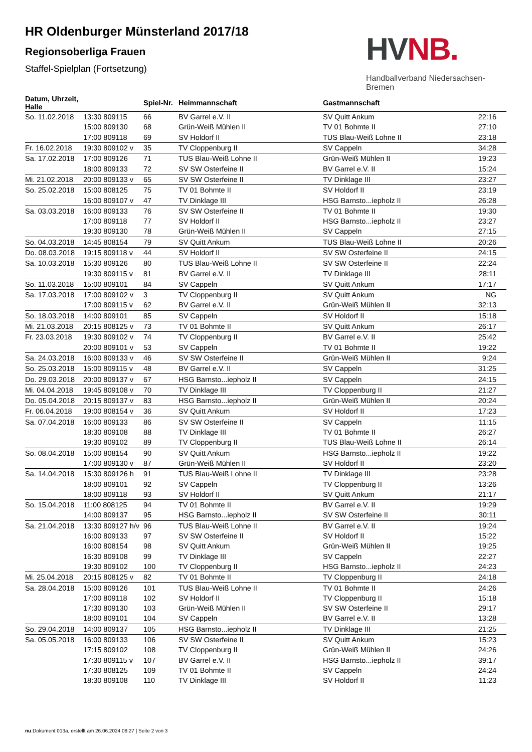HVNB.
Handballverband Niedersachsen-Bremen
HR Oldenburger Münsterland 2017/18
Regionsoberliga Frauen
Staffel-Spielplan (Fortsetzung)
| Datum, Uhrzeit, Halle | | Spiel-Nr. | Heimmannschaft | Gastmannschaft | |
| --- | --- | --- | --- | --- | --- |
| So. 11.02.2018 | 13:30 809115 | 66 | BV Garrel e.V. II | SV Quitt Ankum | 22:16 |
| | 15:00 809130 | 68 | Grün-Weiß Mühlen II | TV 01 Bohmte II | 27:10 |
| | 17:00 809118 | 69 | SV Holdorf II | TUS Blau-Weiß Lohne II | 23:18 |
| Fr. 16.02.2018 | 19:30 809102 v | 35 | TV Cloppenburg II | SV Cappeln | 34:28 |
| Sa. 17.02.2018 | 17:00 809126 | 71 | TUS Blau-Weiß Lohne II | Grün-Weiß Mühlen II | 19:23 |
| | 18:00 809133 | 72 | SV SW Osterfeine II | BV Garrel e.V. II | 15:24 |
| Mi. 21.02.2018 | 20:00 809133 v | 65 | SV SW Osterfeine II | TV Dinklage III | 23:27 |
| So. 25.02.2018 | 15:00 808125 | 75 | TV 01 Bohmte II | SV Holdorf II | 23:19 |
| | 16:00 809107 v | 47 | TV Dinklage III | HSG Barnsto...iepholz II | 26:28 |
| Sa. 03.03.2018 | 16:00 809133 | 76 | SV SW Osterfeine II | TV 01 Bohmte II | 19:30 |
| | 17:00 809118 | 77 | SV Holdorf II | HSG Barnsto...iepholz II | 23:27 |
| | 19:30 809130 | 78 | Grün-Weiß Mühlen II | SV Cappeln | 27:15 |
| So. 04.03.2018 | 14:45 808154 | 79 | SV Quitt Ankum | TUS Blau-Weiß Lohne II | 20:26 |
| Do. 08.03.2018 | 19:15 809118 v | 44 | SV Holdorf II | SV SW Osterfeine II | 24:15 |
| Sa. 10.03.2018 | 15:30 809126 | 80 | TUS Blau-Weiß Lohne II | SV SW Osterfeine II | 22:24 |
| | 19:30 809115 v | 81 | BV Garrel e.V. II | TV Dinklage III | 28:11 |
| So. 11.03.2018 | 15:00 809101 | 84 | SV Cappeln | SV Quitt Ankum | 17:17 |
| Sa. 17.03.2018 | 17:00 809102 v | 3 | TV Cloppenburg II | SV Quitt Ankum | NG |
| | 17:00 809115 v | 62 | BV Garrel e.V. II | Grün-Weiß Mühlen II | 32:13 |
| So. 18.03.2018 | 14:00 809101 | 85 | SV Cappeln | SV Holdorf II | 15:18 |
| Mi. 21.03.2018 | 20:15 808125 v | 73 | TV 01 Bohmte II | SV Quitt Ankum | 26:17 |
| Fr. 23.03.2018 | 19:30 809102 v | 74 | TV Cloppenburg II | BV Garrel e.V. II | 25:42 |
| | 20:00 809101 v | 53 | SV Cappeln | TV 01 Bohmte II | 19:22 |
| Sa. 24.03.2018 | 16:00 809133 v | 46 | SV SW Osterfeine II | Grün-Weiß Mühlen II | 9:24 |
| So. 25.03.2018 | 15:00 809115 v | 48 | BV Garrel e.V. II | SV Cappeln | 31:25 |
| Do. 29.03.2018 | 20:00 809137 v | 67 | HSG Barnsto...iepholz II | SV Cappeln | 24:15 |
| Mi. 04.04.2018 | 19:45 809108 v | 70 | TV Dinklage III | TV Cloppenburg II | 21:27 |
| Do. 05.04.2018 | 20:15 809137 v | 83 | HSG Barnsto...iepholz II | Grün-Weiß Mühlen II | 20:24 |
| Fr. 06.04.2018 | 19:00 808154 v | 36 | SV Quitt Ankum | SV Holdorf II | 17:23 |
| Sa. 07.04.2018 | 16:00 809133 | 86 | SV SW Osterfeine II | SV Cappeln | 11:15 |
| | 18:30 809108 | 88 | TV Dinklage III | TV 01 Bohmte II | 26:27 |
| | 19:30 809102 | 89 | TV Cloppenburg II | TUS Blau-Weiß Lohne II | 26:14 |
| So. 08.04.2018 | 15:00 808154 | 90 | SV Quitt Ankum | HSG Barnsto...iepholz II | 19:22 |
| | 17:00 809130 v | 87 | Grün-Weiß Mühlen II | SV Holdorf II | 23:20 |
| Sa. 14.04.2018 | 15:30 809126 h | 91 | TUS Blau-Weiß Lohne II | TV Dinklage III | 23:28 |
| | 18:00 809101 | 92 | SV Cappeln | TV Cloppenburg II | 13:26 |
| | 18:00 809118 | 93 | SV Holdorf II | SV Quitt Ankum | 21:17 |
| So. 15.04.2018 | 11:00 808125 | 94 | TV 01 Bohmte II | BV Garrel e.V. II | 19:29 |
| | 14:00 809137 | 95 | HSG Barnsto...iepholz II | SV SW Osterfeine II | 30:11 |
| Sa. 21.04.2018 | 13:30 809127 h/v | 96 | TUS Blau-Weiß Lohne II | BV Garrel e.V. II | 19:24 |
| | 16:00 809133 | 97 | SV SW Osterfeine II | SV Holdorf II | 15:22 |
| | 16:00 808154 | 98 | SV Quitt Ankum | Grün-Weiß Mühlen II | 19:25 |
| | 16:30 809108 | 99 | TV Dinklage III | SV Cappeln | 22:27 |
| | 19:30 809102 | 100 | TV Cloppenburg II | HSG Barnsto...iepholz II | 24:23 |
| Mi. 25.04.2018 | 20:15 808125 v | 82 | TV 01 Bohmte II | TV Cloppenburg II | 24:18 |
| Sa. 28.04.2018 | 15:00 809126 | 101 | TUS Blau-Weiß Lohne II | TV 01 Bohmte II | 24:26 |
| | 17:00 809118 | 102 | SV Holdorf II | TV Cloppenburg II | 15:18 |
| | 17:30 809130 | 103 | Grün-Weiß Mühlen II | SV SW Osterfeine II | 29:17 |
| | 18:00 809101 | 104 | SV Cappeln | BV Garrel e.V. II | 13:28 |
| So. 29.04.2018 | 14:00 809137 | 105 | HSG Barnsto...iepholz II | TV Dinklage III | 21:25 |
| Sa. 05.05.2018 | 16:00 809133 | 106 | SV SW Osterfeine II | SV Quitt Ankum | 15:23 |
| | 17:15 809102 | 108 | TV Cloppenburg II | Grün-Weiß Mühlen II | 24:26 |
| | 17:30 809115 v | 107 | BV Garrel e.V. II | HSG Barnsto...iepholz II | 39:17 |
| | 17:30 808125 | 109 | TV 01 Bohmte II | SV Cappeln | 24:24 |
| | 18:30 809108 | 110 | TV Dinklage III | SV Holdorf II | 11:23 |
nu.Dokument 013a, erstellt am 26.06.2024 08:27 | Seite 2 von 3